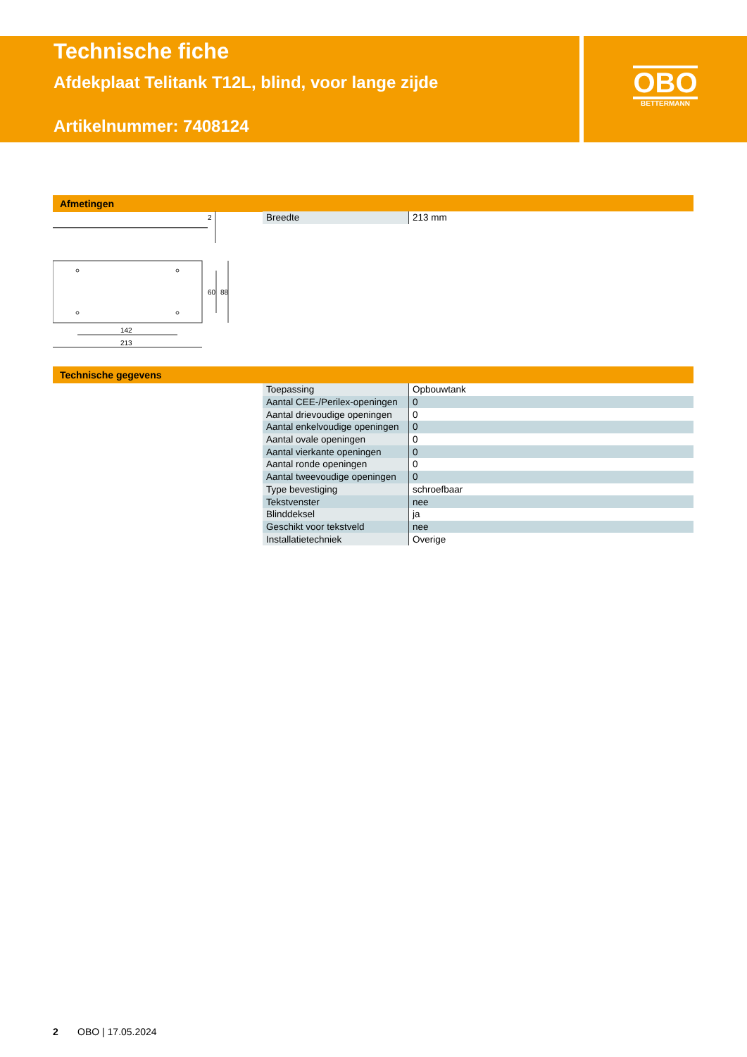Technische fiche
Afdekplaat Telitank T12L, blind, voor lange zijde
Artikelnummer: 7408124
OBO
BETTERMANN
Afmetingen
2
60
88
142
213
| Breedte | 213 mm |
Technische gegevens
| Toepassing | Opbouwtank |
| Aantal CEE-/Perilex-openingen | 0 |
| Aantal drievoudige openingen | 0 |
| Aantal enkelvoudige openingen | 0 |
| Aantal ovale openingen | 0 |
| Aantal vierkante openingen | 0 |
| Aantal ronde openingen | 0 |
| Aantal tweevoudige openingen | 0 |
| Type bevestiging | schroefbaar |
| Tekstvenster | nee |
| Blinddeksel | ja |
| Geschikt voor tekstveld | nee |
| Installatietechniek | Overige |
2 OBO | 17.05.2024